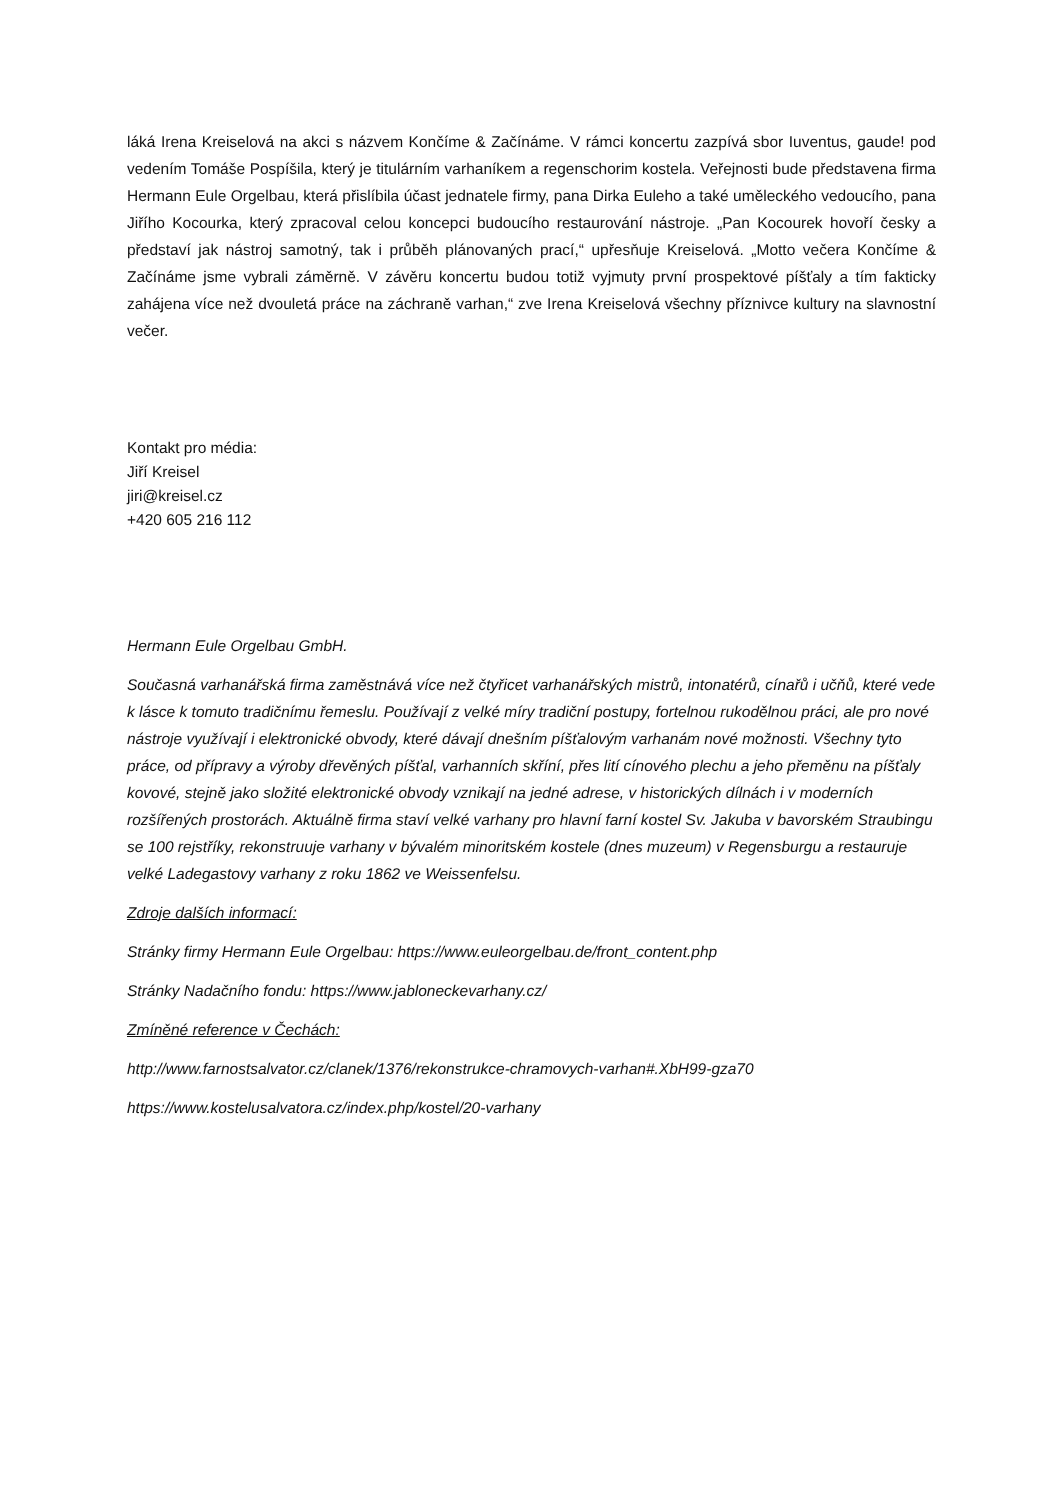láká Irena Kreiselová na akci s názvem Končíme & Začínáme. V rámci koncertu zazpívá sbor Iuventus, gaude! pod vedením Tomáše Pospíšila, který je titulárním varhaníkem a regenschorim kostela. Veřejnosti bude představena firma Hermann Eule Orgelbau, která přislíbila účast jednatele firmy, pana Dirka Euleho a také uměleckého vedoucího, pana Jiřího Kocourka, který zpracoval celou koncepci budoucího restaurování nástroje. „Pan Kocourek hovoří česky a představí jak nástroj samotný, tak i průběh plánovaných prací,“ upřesňuje Kreiselová. „Motto večera Končíme & Začínáme jsme vybrali záměrně. V závěru koncertu budou totiž vyjmuty první prospektové píšťaly a tím fakticky zahájena více než dvouletá práce na záchraně varhan,“ zve Irena Kreiselová všechny příznivce kultury na slavnostní večer.
Kontakt pro média:
Jiří Kreisel
jiri@kreisel.cz
+420 605 216 112
Hermann Eule Orgelbau GmbH.
Současná varhanářská firma zaměstnává více než čtyřicet varhanářských mistrů, intonatérů, cínařů i učňů, které vede k lásce k tomuto tradičnímu řemeslu. Používají z velké míry tradiční postupy, fortelnou rukodělnou práci, ale pro nové nástroje využívají i elektronické obvody, které dávají dnešním píšťalovým varhanám nové možnosti. Všechny tyto práce, od přípravy a výroby dřevěných píšťal, varhanních skříní, přes lití cínového plechu a jeho přeměnu na píšťaly kovové, stejně jako složité elektronické obvody vznikají na jedné adrese, v historických dílnách i v moderních rozšířených prostorách. Aktuálně firma staví velké varhany pro hlavní farní kostel Sv. Jakuba v bavorském Straubingu se 100 rejstříky, rekonstruuje varhany v bývalém minoritském kostele (dnes muzeum) v Regensburgu a restauruje velké Ladegastovy varhany z roku 1862 ve Weissenfelsu.
Zdroje dalších informací:
Stránky firmy Hermann Eule Orgelbau: https://www.euleorgelbau.de/front_content.php
Stránky Nadačního fondu: https://www.jabloneckevarhany.cz/
Zmíněné reference v Čechách:
http://www.farnostsalvator.cz/clanek/1376/rekonstrukce-chramovych-varhan#.XbH99-gza70
https://www.kostelusalvatora.cz/index.php/kostel/20-varhany